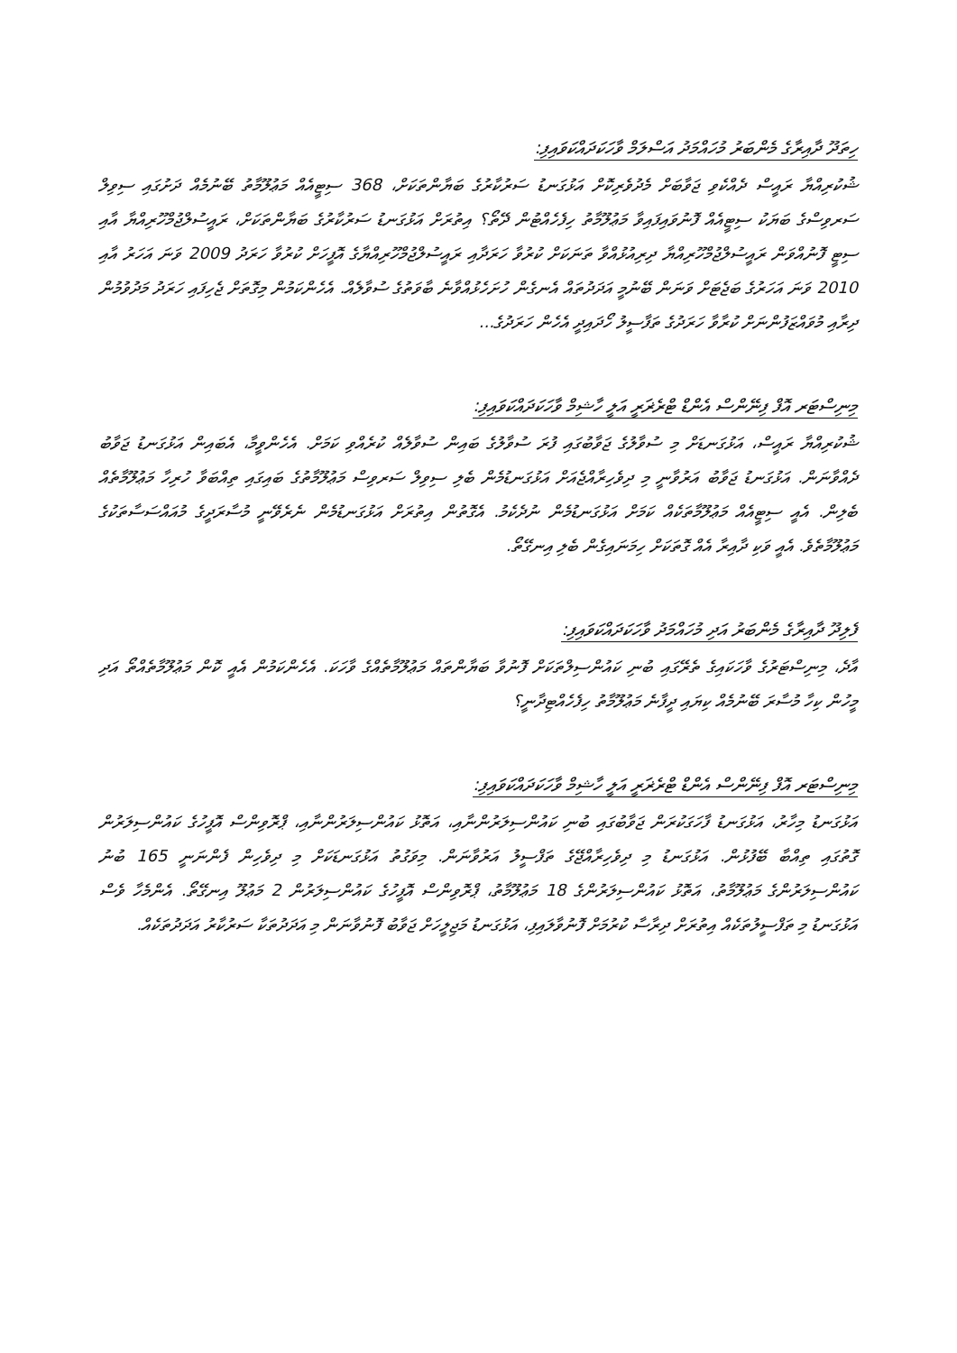ހިތަދޫ ދާއިރާގެ މެންބަރު މުހައްމަދު އަސްލަމް ވާހަކަދައްކަވައިފި:
ޝުކުރިއްޔާ ރައީސް ދެއްކެވި ޖަވާބަށް މެދުވެރިކޮށް އަޅުގަނޑު ސަރުކާރުގެ ބަޔާންތަކަށް، 368 ސިޓީއެއް މަޢުލޫމާތު ބޭނުމެއް ދަށުގައި ސިވިލް ސަރވިސްގެ ބަޔަކު ސިޓީއެއް ފޮނުވައިފައިވާ މަޢުލޫމާތު ހިފެހެއްޓުން ދޭތޯ؟ އިތުރަށް އަޅުގަނޑު ސަރުކާރުގެ ބަޔާންތަކަށް، ރައީސުލްޖުމްހޫރިއްޔާ އާއި ސިޓީ ފޮނުއްވަން ރައީސުލްޖުމްހޫރިއްޔާ ދިރިއުޅުއްވާ ތަނަކަށް ކުރުވާ ހަރަދާއި ރައީސުލްޖުމްހޫރިއްޔާގެ އޮފީހަށް ކުރުވާ ހަރަދު 2009 ވަނަ އަހަރު އާއި 2010 ވަނަ އަހަރުގެ ބަޖެޓަށް ވަނަން ބޭނުމީ އަދަދުތައް އެނގެން ހުށަހެޅުއްވާނެ ބާވަތުގެ ސުވާލެއް. އެހެންކަމުން މިގޮތަށް ޖެހިފައި ހަރަދު މަދުވުމުން ދިރާއި މުވައްޒަފުންނަށް ކުރާވާ ހަރަދުގެ ތަފާސީލު ހޯދައިދީ އެހެން ހަރަދުގެ...
މިނިސްޓަރ އޮފް ފިނޭންސް އެންޑް ޓްރެޜަރީ އަލީ ހާޝިމް ވާހަކަދައްކަވައިފި:
ޝުކުރިއްޔާ ރައީސް، އަޅުގަނޑަށް މި ސުވާލުގެ ޖަވާބުގައި ފުރަ ސުވާލުގެ ބައިން ސުވާލެއް ކުރެއްވި ކަމަށް. އެހެންވީމާ، އެބައިން އަޅުގަނޑު ޖަވާބު ދެއްވާނަން. އަޅުގަނޑު ޖަވާބު އަރުވާނީ މި ދިވެހިރާއްޖެއަށް އަޅުގަނޑުމެން ބެލި ސިވިލް ސަރވިސް މަޢުލޫމާތުގެ ބައިގައި ތިއްބަވާ ހުރިހާ މަޢުލޫމާތެއް ބެލިން. އެއީ ސިޓީއެއް މަޢުލޫމާތަކެއް ކަމަށް އަޅުގަނޑުމެން ނުދެކެމު. އެގޮތުން އިތުރަށް އަޅުގަނޑުމެން ނެރެވޭނީ މުސާރަދީގެ މުއައްސަސާތަކުގެ މަޢުލޫމާތެވެ. އެއީ ވަކި ދާއިރާ އެއް ގޮތަކަށް ހިމަނައިގެން ބެލި އިނގޭތޯ.
ފެލިދޫ ދާއިރާގެ މެންބަރު އަދި މުހައްމަދު ވާހަކަދައްކަވައިފި:
އާދެ، މިނިސްޓަރުގެ ވާހަކައިގެ ތެރޭގައި ބުނި ކައުންސިލްތަކަށް ފޮނުވާ ބަޔާންތައް މަޢުލޫމާތެއްގެ ވާހަކަ. އެހެންކަމުން އެއީ ކޮން މަޢުލޫމާތެއްތޯ އަދި މީހުން ކިހާ މުސާރަ ބޭނުމެއް ކިޔައި ދީފާނެ މަޢުލޫމާތު ހިފެހެއްޓިދާނީ؟
މިނިސްޓަރ އޮފް ފިނޭންސް އެންޑް ޓްރެޜަރީ އަލީ ހާޝިމް ވާހަކަދައްކަވައިފި:
އަޅުގަނޑު މިހާރު، އަޅުގަނޑު ފާހަގަކުރަން ޖަވާބުގައި ބުނި ކައުންސިލަރުންނާއި، އަތޮޅު ކައުންސިލަރުންނާއި، ޕްރޮވިންސް އޮފީހުގެ ކައުންސިލަރުން ގޮތުގައި ތިއްބާ ބޭފުޅުން. އަޅުގަނޑު މި ދިވެހިރާއްޖޭގެ ތަފްސީލު އަރުވާނަން. މިވަގުތު އަޅުގަނޑަކަށް މި ދިވެހިން ފެންނަނީ 165 ބުނު ކައުންސިލަރުންގެ މަޢުލޫމާތު، އަތޮޅު ކައުންސިލަރުންގެ 18 މަޢުލޫމާތު، ޕްރޮވިންސް އޮފީހުގެ ކައުންސިލަރުން 2 މަޢުލޫ އިނގޭތޯ. އެންމެހާ ވެސް އަޅުގަނޑު މި ތަފްސީލުތަކެއް އިތުރަށް ދިރާސާ ކުރުމަށް ފޮނުވާލައިފި، އަޅުގަނޑު މަޖިލީހަށް ޖަވާބު ފޮނުވާނަން މި އަދަދުތަކާ ސަރުކާރު އަދަދުތަކެއް.